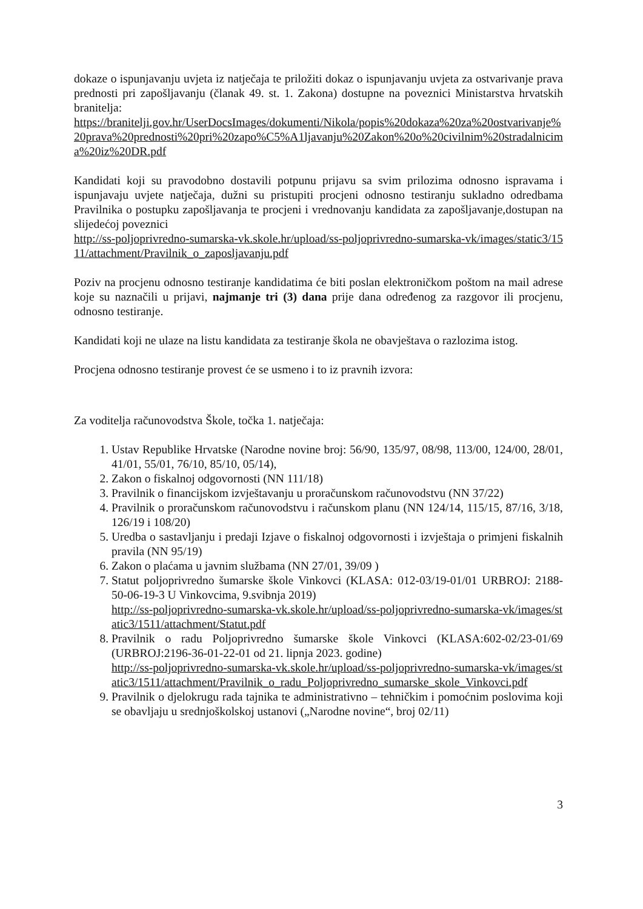dokaze o ispunjavanju uvjeta iz natječaja te priložiti dokaz o ispunjavanju uvjeta za ostvarivanje prava prednosti pri zapošljavanju (članak 49. st. 1. Zakona) dostupne na poveznici Ministarstva hrvatskih branitelja:
https://branitelji.gov.hr/UserDocsImages/dokumenti/Nikola/popis%20dokaza%20za%20ostvarivanje%20prava%20prednosti%20pri%20zapo%C5%A1ljavanju%20Zakon%20o%20civilnim%20stradalnicima%20iz%20DR.pdf
Kandidati koji su pravodobno dostavili potpunu prijavu sa svim prilozima odnosno ispravama i ispunjavaju uvjete natječaja, dužni su pristupiti procjeni odnosno testiranju sukladno odredbama Pravilnika o postupku zapošljavanja te procjeni i vrednovanju kandidata za zapošljavanje,dostupan na slijedećoj poveznici
http://ss-poljoprivredno-sumarska-vk.skole.hr/upload/ss-poljoprivredno-sumarska-vk/images/static3/1511/attachment/Pravilnik_o_zaposljavanju.pdf
Poziv na procjenu odnosno testiranje kandidatima će biti poslan elektroničkom poštom na mail adrese koje su naznačili u prijavi, najmanje tri (3) dana prije dana određenog za razgovor ili procjenu, odnosno testiranje.
Kandidati koji ne ulaze na listu kandidata za testiranje škola ne obavještava o razlozima istog.
Procjena odnosno testiranje provest će se usmeno i to iz pravnih izvora:
Za voditelja računovodstva Škole, točka 1. natječaja:
1. Ustav Republike Hrvatske (Narodne novine broj: 56/90, 135/97, 08/98, 113/00, 124/00, 28/01, 41/01, 55/01, 76/10, 85/10, 05/14),
2. Zakon o fiskalnoj odgovornosti (NN 111/18)
3. Pravilnik o financijskom izvještavanju u proračunskom računovodstvu (NN 37/22)
4. Pravilnik o proračunskom računovodstvu i računskom planu (NN 124/14, 115/15, 87/16, 3/18, 126/19 i 108/20)
5. Uredba o sastavljanju i predaji Izjave o fiskalnoj odgovornosti i izvještaja o primjeni fiskalnih pravila (NN 95/19)
6. Zakon o plaćama u javnim službama (NN 27/01, 39/09 )
7. Statut poljoprivredno šumarske škole Vinkovci (KLASA: 012-03/19-01/01 URBROJ: 2188-50-06-19-3 U Vinkovcima, 9.svibnja 2019)
http://ss-poljoprivredno-sumarska-vk.skole.hr/upload/ss-poljoprivredno-sumarska-vk/images/static3/1511/attachment/Statut.pdf
8. Pravilnik o radu Poljoprivredno šumarske škole Vinkovci (KLASA:602-02/23-01/69 (URBROJ:2196-36-01-22-01 od 21. lipnja 2023. godine)
http://ss-poljoprivredno-sumarska-vk.skole.hr/upload/ss-poljoprivredno-sumarska-vk/images/static3/1511/attachment/Pravilnik_o_radu_Poljoprivredno_sumarske_skole_Vinkovci.pdf
9. Pravilnik o djelokrugu rada tajnika te administrativno – tehničkim i pomoćnim poslovima koji se obavljaju u srednjoškolskoj ustanovi („Narodne novine“, broj 02/11)
3